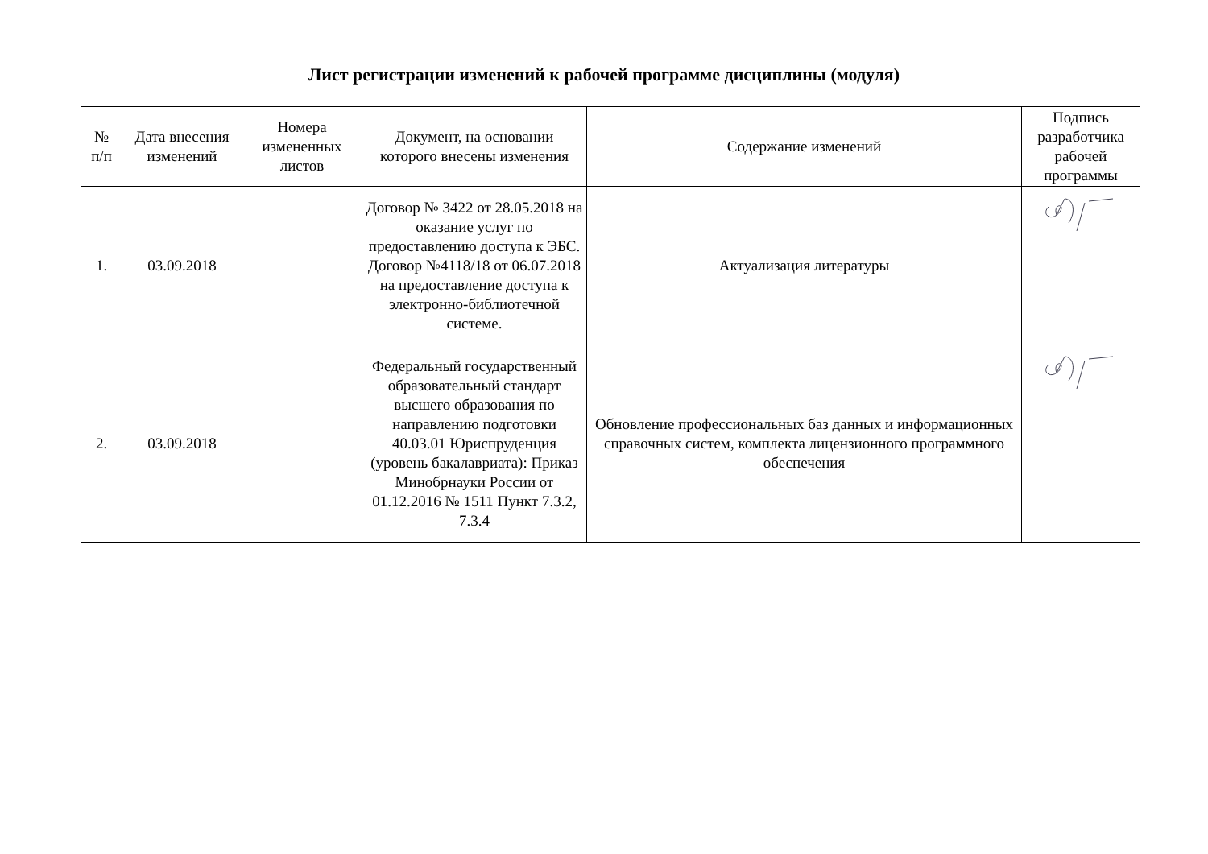Лист регистрации изменений к рабочей программе дисциплины (модуля)
| № п/п | Дата внесения изменений | Номера измененных листов | Документ, на основании которого внесены изменения | Содержание изменений | Подпись разработчика рабочей программы |
| --- | --- | --- | --- | --- | --- |
| 1. | 03.09.2018 | | Договор № 3422 от 28.05.2018 на оказание услуг по предоставлению доступа к ЭБС. Договор №4118/18 от 06.07.2018 на предоставление доступа к электронно-библиотечной системе. | Актуализация литературы | |
| 2. | 03.09.2018 | | Федеральный государственный образовательный стандарт высшего образования по направлению подготовки 40.03.01 Юриспруденция (уровень бакалавриата): Приказ Минобрнауки России от 01.12.2016 № 1511 Пункт 7.3.2, 7.3.4 | Обновление профессиональных баз данных и информационных справочных систем, комплекта лицензионного программного обеспечения | |